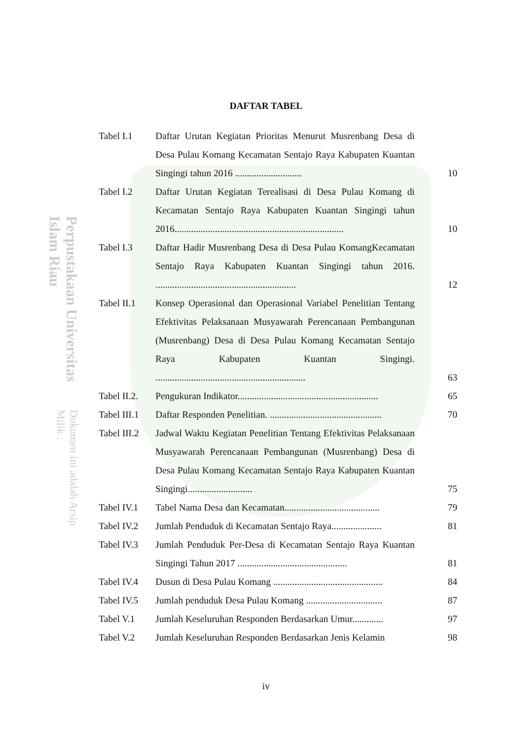Perpustakaan Universitas Islam Riau Dokumen ini adalah Arsip Milik :
DAFTAR TABEL
| Tabel I.1 | Daftar Urutan Kegiatan Prioritas Menurut Musrenbang Desa di Desa Pulau Komang Kecamatan Sentajo Raya Kabupaten Kuantan Singingi tahun 2016 ............................ | 10 |
| Tabel I.2 | Daftar Urutan Kegiatan Terealisasi di Desa Pulau Komang di Kecamatan Sentajo Raya Kabupaten Kuantan Singingi tahun 2016....................................................................... | 10 |
| Tabel I.3 | Daftar Hadir Musrenbang Desa di Desa Pulau KomangKecamatan Sentajo Raya Kabupaten Kuantan Singingi tahun 2016. ........................................................... | 12 |
| Tabel II.1 | Konsep Operasional dan Operasional Variabel Penelitian Tentang Efektivitas Pelaksanaan Musyawarah Perencanaan Pembangunan (Musrenbang) Desa di Desa Pulau Komang Kecamatan Sentajo Raya Kabupaten Kuantan Singingi. ............................................................... | 63 |
| Tabel II.2. | Pengukuran Indikator........................................................... | 65 |
| Tabel III.1 | Daftar Responden Penelitian. ............................................... | 70 |
| Tabel III.2 | Jadwal Waktu Kegiatan Penelitian Tentang Efektivitas Pelaksanaan Musyawarah Perencanaan Pembangunan (Musrenbang) Desa di Desa Pulau Komang Kecamatan Sentajo Raya Kabupaten Kuantan Singingi........................... | 75 |
| Tabel IV.1 | Tabel Nama Desa dan Kecamatan........................................ | 79 |
| Tabel IV.2 | Jumlah Penduduk di Kecamatan Sentajo Raya..................... | 81 |
| Tabel IV.3 | Jumlah Penduduk Per-Desa di Kecamatan Sentajo Raya Kuantan Singingi Tahun 2017 .............................................. | 81 |
| Tabel IV.4 | Dusun di Desa Pulau Komang .............................................. | 84 |
| Tabel IV.5 | Jumlah penduduk Desa Pulau Komang ................................ | 87 |
| Tabel V.1 | Jumlah Keseluruhan Responden Berdasarkan Umur............. | 97 |
| Tabel V.2 | Jumlah Keseluruhan Responden Berdasarkan Jenis Kelamin | 98 |
iv